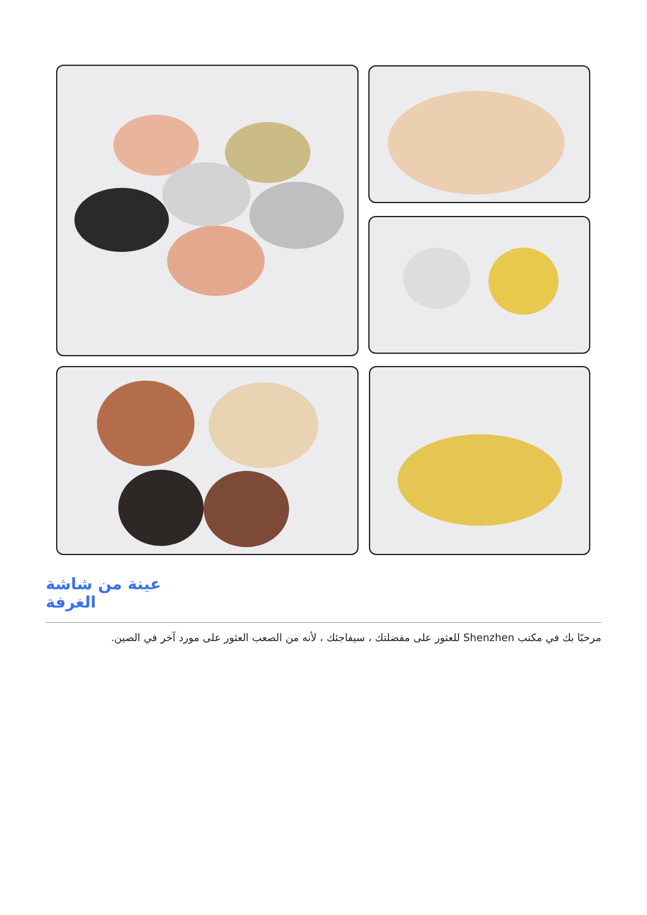عينة من شاشة الغرفة
مرحبًا بك في مكتب Shenzhen للعثور على مفضلتك ، سيفاجئك ، لأنه من الصعب العثور على مورد آخر في الصين.